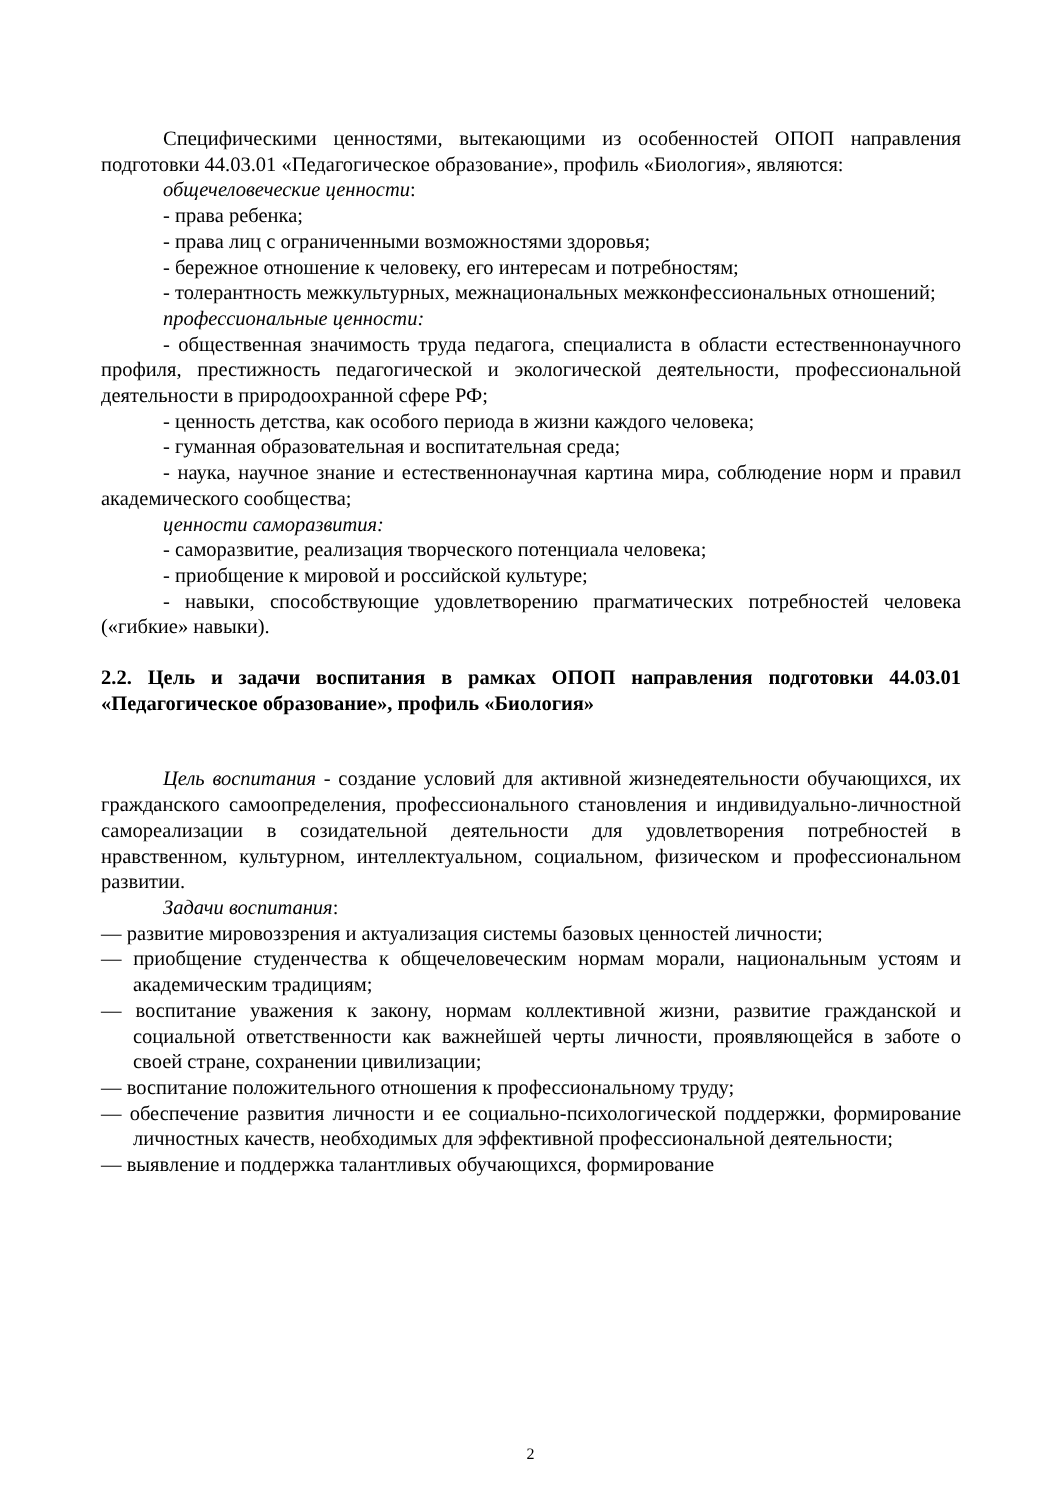Специфическими ценностями, вытекающими из особенностей ОПОП направления подготовки 44.03.01 «Педагогическое образование», профиль «Биология», являются:
общечеловеческие ценности:
- права ребенка;
- права лиц с ограниченными возможностями здоровья;
- бережное отношение к человеку, его интересам и потребностям;
- толерантность межкультурных, межнациональных межконфессиональных отношений;
профессиональные ценности:
- общественная значимость труда педагога, специалиста в области естественнонаучного профиля, престижность педагогической и экологической деятельности, профессиональной деятельности в природоохранной сфере РФ;
- ценность детства, как особого периода в жизни каждого человека;
- гуманная образовательная и воспитательная среда;
- наука, научное знание и естественнонаучная картина мира, соблюдение норм и правил академического сообщества;
ценности саморазвития:
- саморазвитие, реализация творческого потенциала человека;
- приобщение к мировой и российской культуре;
- навыки, способствующие удовлетворению прагматических потребностей человека («гибкие» навыки).
2.2. Цель и задачи воспитания в рамках ОПОП направления подготовки 44.03.01 «Педагогическое образование», профиль «Биология»
Цель воспитания - создание условий для активной жизнедеятельности обучающихся, их гражданского самоопределения, профессионального становления и индивидуально-личностной самореализации в созидательной деятельности для удовлетворения потребностей в нравственном, культурном, интеллектуальном, социальном, физическом и профессиональном развитии.
Задачи воспитания:
— развитие мировоззрения и актуализация системы базовых ценностей личности;
— приобщение студенчества к общечеловеческим нормам морали, национальным устоям и академическим традициям;
— воспитание уважения к закону, нормам коллективной жизни, развитие гражданской и социальной ответственности как важнейшей черты личности, проявляющейся в заботе о своей стране, сохранении цивилизации;
— воспитание положительного отношения к профессиональному труду;
— обеспечение развития личности и ее социально-психологической поддержки, формирование личностных качеств, необходимых для эффективной профессиональной деятельности;
— выявление и поддержка талантливых обучающихся, формирование
2